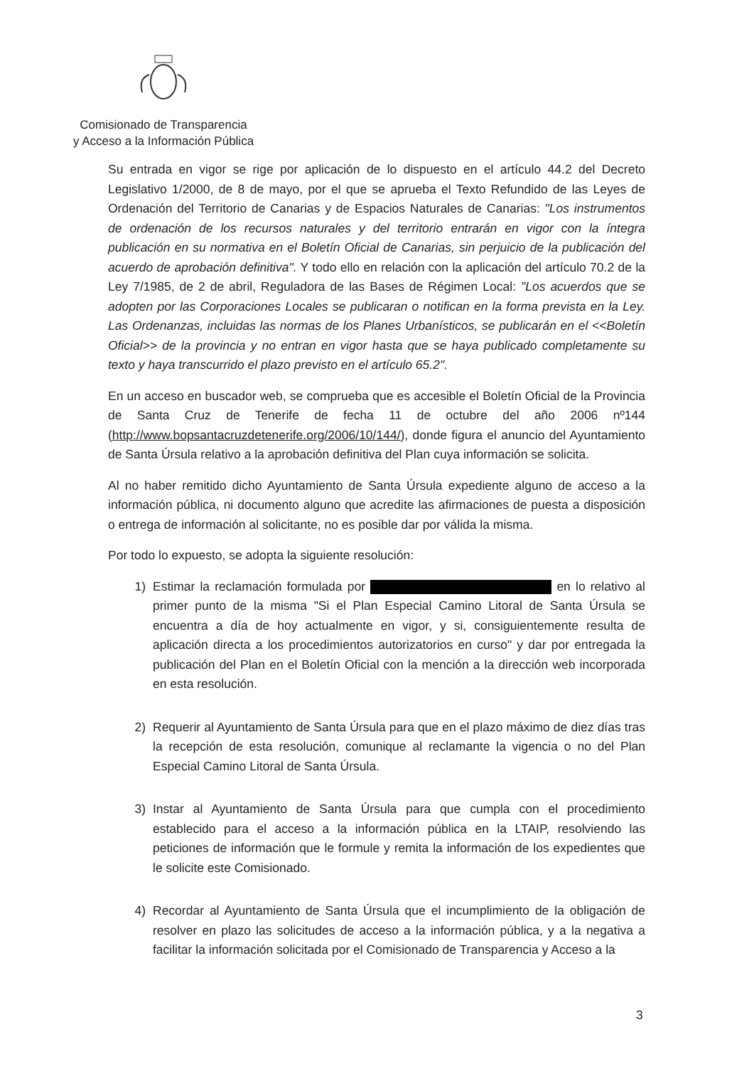Comisionado de Transparencia
y Acceso a la Información Pública
Su entrada en vigor se rige por aplicación de lo dispuesto en el artículo 44.2 del Decreto Legislativo 1/2000, de 8 de mayo, por el que se aprueba el Texto Refundido de las Leyes de Ordenación del Territorio de Canarias y de Espacios Naturales de Canarias: "Los instrumentos de ordenación de los recursos naturales y del territorio entrarán en vigor con la íntegra publicación en su normativa en el Boletín Oficial de Canarias, sin perjuicio de la publicación del acuerdo de aprobación definitiva". Y todo ello en relación con la aplicación del artículo 70.2 de la Ley 7/1985, de 2 de abril, Reguladora de las Bases de Régimen Local: "Los acuerdos que se adopten por las Corporaciones Locales se publicaran o notifican en la forma prevista en la Ley. Las Ordenanzas, incluidas las normas de los Planes Urbanísticos, se publicarán en el <<Boletín Oficial>> de la provincia y no entran en vigor hasta que se haya publicado completamente su texto y haya transcurrido el plazo previsto en el artículo 65.2".
En un acceso en buscador web, se comprueba que es accesible el Boletín Oficial de la Provincia de Santa Cruz de Tenerife de fecha 11 de octubre del año 2006 nº144 (http://www.bopsantacruzdetenerife.org/2006/10/144/), donde figura el anuncio del Ayuntamiento de Santa Úrsula relativo a la aprobación definitiva del Plan cuya información se solicita.
Al no haber remitido dicho Ayuntamiento de Santa Úrsula expediente alguno de acceso a la información pública, ni documento alguno que acredite las afirmaciones de puesta a disposición o entrega de información al solicitante, no es posible dar por válida la misma.
Por todo lo expuesto, se adopta la siguiente resolución:
1) Estimar la reclamación formulada por en lo relativo al primer punto de la misma "Si el Plan Especial Camino Litoral de Santa Úrsula se encuentra a día de hoy actualmente en vigor, y si, consiguientemente resulta de aplicación directa a los procedimientos autorizatorios en curso" y dar por entregada la publicación del Plan en el Boletín Oficial con la mención a la dirección web incorporada en esta resolución.
2) Requerir al Ayuntamiento de Santa Úrsula para que en el plazo máximo de diez días tras la recepción de esta resolución, comunique al reclamante la vigencia o no del Plan Especial Camino Litoral de Santa Úrsula.
3) Instar al Ayuntamiento de Santa Úrsula para que cumpla con el procedimiento establecido para el acceso a la información pública en la LTAIP, resolviendo las peticiones de información que le formule y remita la información de los expedientes que le solicite este Comisionado.
4) Recordar al Ayuntamiento de Santa Úrsula que el incumplimiento de la obligación de resolver en plazo las solicitudes de acceso a la información pública, y a la negativa a facilitar la información solicitada por el Comisionado de Transparencia y Acceso a la
3